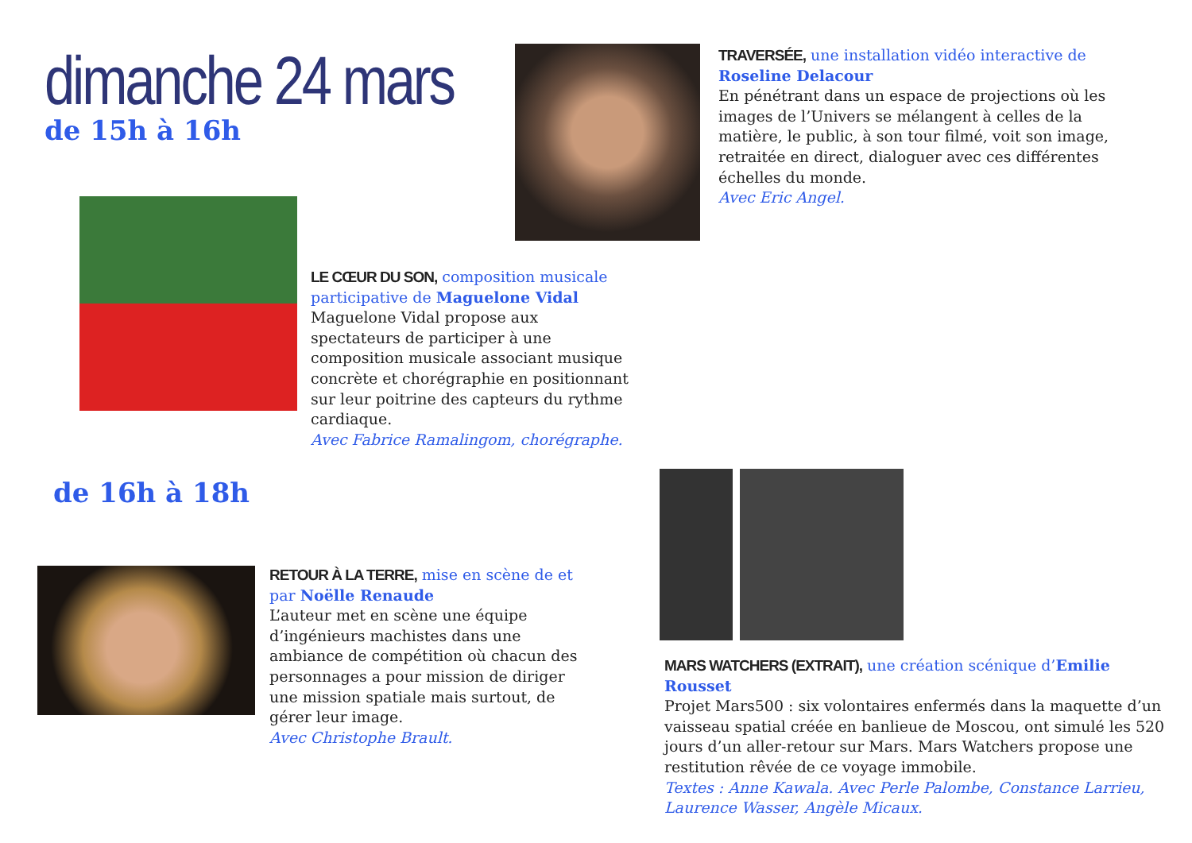dimanche 24 mars
de 15h à 16h
TRAVERSÉE, une installation vidéo interactive de Roseline Delacour
En pénétrant dans un espace de projections où les images de l’Univers se mélangent à celles de la matière, le public, à son tour filmé, voit son image, retraitée en direct, dialoguer avec ces différentes échelles du monde.
Avec Eric Angel.
LE CŒUR DU SON, composition musicale participative de Maguelone Vidal
Maguelone Vidal propose aux spectateurs de participer à une composition musicale associant musique concrète et chorégraphie en positionnant sur leur poitrine des capteurs du rythme cardiaque.
Avec Fabrice Ramalingom, chorégraphe.
de 16h à 18h
RETOUR À LA TERRE, mise en scène de et par Noëlle Renaude
L’auteur met en scène une équipe d’ingénieurs machistes dans une ambiance de compétition où chacun des personnages a pour mission de diriger une mission spatiale mais surtout, de gérer leur image.
Avec Christophe Brault.
MARS WATCHERS (EXTRAIT), une création scénique d’Emilie Rousset
Projet Mars500 : six volontaires enfermés dans la maquette d’un vaisseau spatial créée en banlieue de Moscou, ont simulé les 520 jours d’un aller-retour sur Mars. Mars Watchers propose une restitution rêvée de ce voyage immobile.
Textes : Anne Kawala. Avec Perle Palombe, Constance Larrieu, Laurence Wasser, Angèle Micaux.